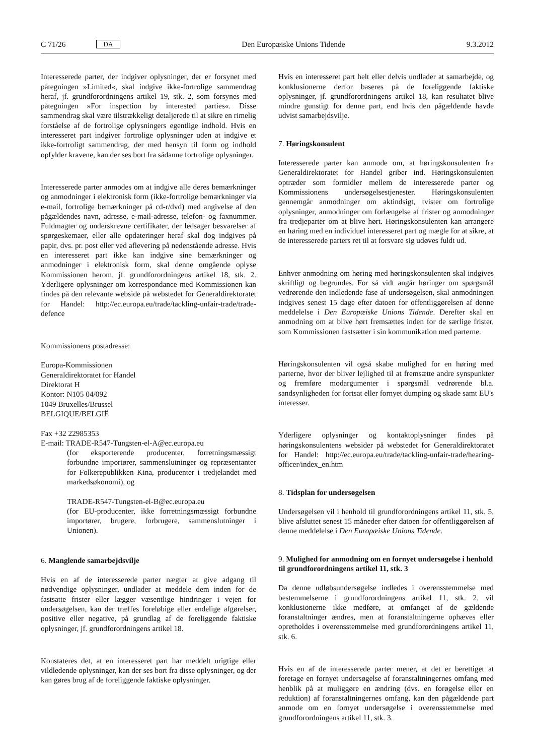C 71/26 DA
Den Europæiske Unions Tidende 9.3.2012
Interesserede parter, der indgiver oplysninger, der er forsynet med påtegningen »Limited«, skal indgive ikke-fortrolige sammendrag heraf, jf. grundforordningens artikel 19, stk. 2, som forsynes med påtegningen »For inspection by interested parties«. Disse sammendrag skal være tilstrækkeligt detaljerede til at sikre en rimelig forståelse af de fortrolige oplysningers egentlige indhold. Hvis en interesseret part indgiver fortrolige oplysninger uden at indgive et ikke-fortroligt sammendrag, der med hensyn til form og indhold opfylder kravene, kan der ses bort fra sådanne fortrolige oplysninger.
Interesserede parter anmodes om at indgive alle deres bemærkninger og anmodninger i elektronisk form (ikke-fortrolige bemærkninger via e-mail, fortrolige bemærkninger på cd-r/dvd) med angivelse af den pågældendes navn, adresse, e-mail-adresse, telefon- og faxnummer. Fuldmagter og underskrevne certifikater, der ledsager besvarelser af spørgeskemaer, eller alle opdateringer heraf skal dog indgives på papir, dvs. pr. post eller ved aflevering på nedenstående adresse. Hvis en interesseret part ikke kan indgive sine bemærkninger og anmodninger i elektronisk form, skal denne omgående oplyse Kommissionen herom, jf. grundforordningens artikel 18, stk. 2. Yderligere oplysninger om korrespondance med Kommissionen kan findes på den relevante webside på webstedet for Generaldirektoratet for Handel: http://ec.europa.eu/trade/tackling-unfair-trade/trade-defence
Kommissionens postadresse:
Europa-Kommissionen
Generaldirektoratet for Handel
Direktorat H
Kontor: N105 04/092
1049 Bruxelles/Brussel
BELGIQUE/BELGIË
Fax +32 22985353
E-mail: TRADE-R547-Tungsten-el-A@ec.europa.eu
(for eksporterende producenter, forretningsmæssigt forbundne importører, sammenslutninger og repræsentanter for Folkerepublikken Kina, producenter i tredjelandet med markedsøkonomi), og
TRADE-R547-Tungsten-el-B@ec.europa.eu
(for EU-producenter, ikke forretningsmæssigt forbundne importører, brugere, forbrugere, sammenslutninger i Unionen).
6. Manglende samarbejdsvilje
Hvis en af de interesserede parter nægter at give adgang til nødvendige oplysninger, undlader at meddele dem inden for de fastsatte frister eller lægger væsentlige hindringer i vejen for undersøgelsen, kan der træffes foreløbige eller endelige afgørelser, positive eller negative, på grundlag af de foreliggende faktiske oplysninger, jf. grundforordningens artikel 18.
Konstateres det, at en interesseret part har meddelt urigtige eller vildledende oplysninger, kan der ses bort fra disse oplysninger, og der kan gøres brug af de foreliggende faktiske oplysninger.
Hvis en interesseret part helt eller delvis undlader at samarbejde, og konklusionerne derfor baseres på de foreliggende faktiske oplysninger, jf. grundforordningens artikel 18, kan resultatet blive mindre gunstigt for denne part, end hvis den pågældende havde udvist samarbejdsvilje.
7. Høringskonsulent
Interesserede parter kan anmode om, at høringskonsulenten fra Generaldirektoratet for Handel griber ind. Høringskonsulenten optræder som formidler mellem de interesserede parter og Kommissionens undersøgelsestjenester. Høringskonsulenten gennemgår anmodninger om aktindsigt, tvister om fortrolige oplysninger, anmodninger om forlængelse af frister og anmodninger fra tredjeparter om at blive hørt. Høringskonsulenten kan arrangere en høring med en individuel interesseret part og mægle for at sikre, at de interesserede parters ret til at forsvare sig udøves fuldt ud.
Enhver anmodning om høring med høringskonsulenten skal indgives skriftligt og begrundes. For så vidt angår høringer om spørgsmål vedrørende den indledende fase af undersøgelsen, skal anmodningen indgives senest 15 dage efter datoen for offentliggørelsen af denne meddelelse i Den Europæiske Unions Tidende. Derefter skal en anmodning om at blive hørt fremsættes inden for de særlige frister, som Kommissionen fastsætter i sin kommunikation med parterne.
Høringskonsulenten vil også skabe mulighed for en høring med parterne, hvor der bliver lejlighed til at fremsætte andre synspunkter og fremføre modargumenter i spørgsmål vedrørende bl.a. sandsynligheden for fortsat eller fornyet dumping og skade samt EU's interesser.
Yderligere oplysninger og kontaktoplysninger findes på høringskonsulentens websider på webstedet for Generaldirektoratet for Handel: http://ec.europa.eu/trade/tackling-unfair-trade/hearing-officer/index_en.htm
8. Tidsplan for undersøgelsen
Undersøgelsen vil i henhold til grundforordningens artikel 11, stk. 5, blive afsluttet senest 15 måneder efter datoen for offentliggørelsen af denne meddelelse i Den Europæiske Unions Tidende.
9. Mulighed for anmodning om en fornyet undersøgelse i henhold til grundforordningens artikel 11, stk. 3
Da denne udløbsundersøgelse indledes i overensstemmelse med bestemmelserne i grundforordningens artikel 11, stk. 2, vil konklusionerne ikke medføre, at omfanget af de gældende foranstaltninger ændres, men at foranstaltningerne ophæves eller opretholdes i overensstemmelse med grundforordningens artikel 11, stk. 6.
Hvis en af de interesserede parter mener, at det er berettiget at foretage en fornyet undersøgelse af foranstaltningernes omfang med henblik på at muliggøre en ændring (dvs. en forøgelse eller en reduktion) af foranstaltningernes omfang, kan den pågældende part anmode om en fornyet undersøgelse i overensstemmelse med grundforordningens artikel 11, stk. 3.